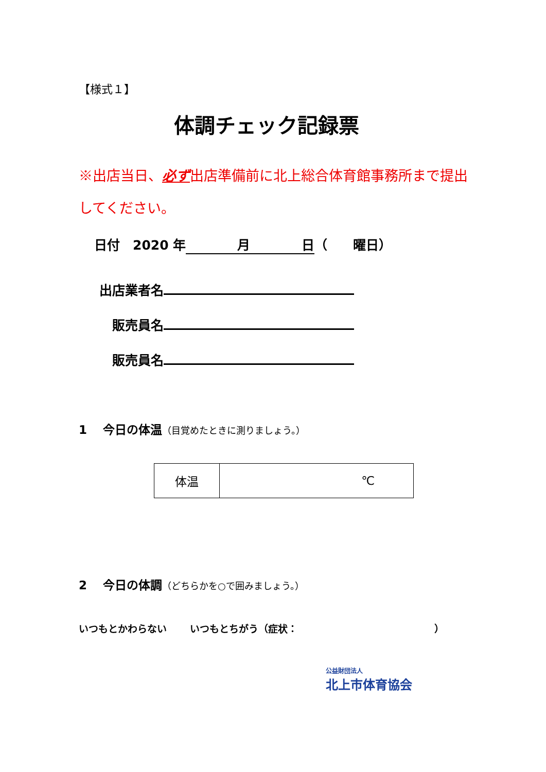【様式１】
体調チェック記録票
※出店当日、必ず出店準備前に北上総合体育館事務所まで提出してください。
日付　2020 年　　　　月　　　　日（　　曜日）
出店業者名
販売員名
販売員名
1　 今日の体温（目覚めたときに測りましょう。）
| 体温 | ℃ |
2　 今日の体調（どちらかを○で囲みましょう。）
いつもとかわらない　　 いつもとちがう（症状：　　　　　　　　　　　　　　）
公益財団法人
北上市体育協会